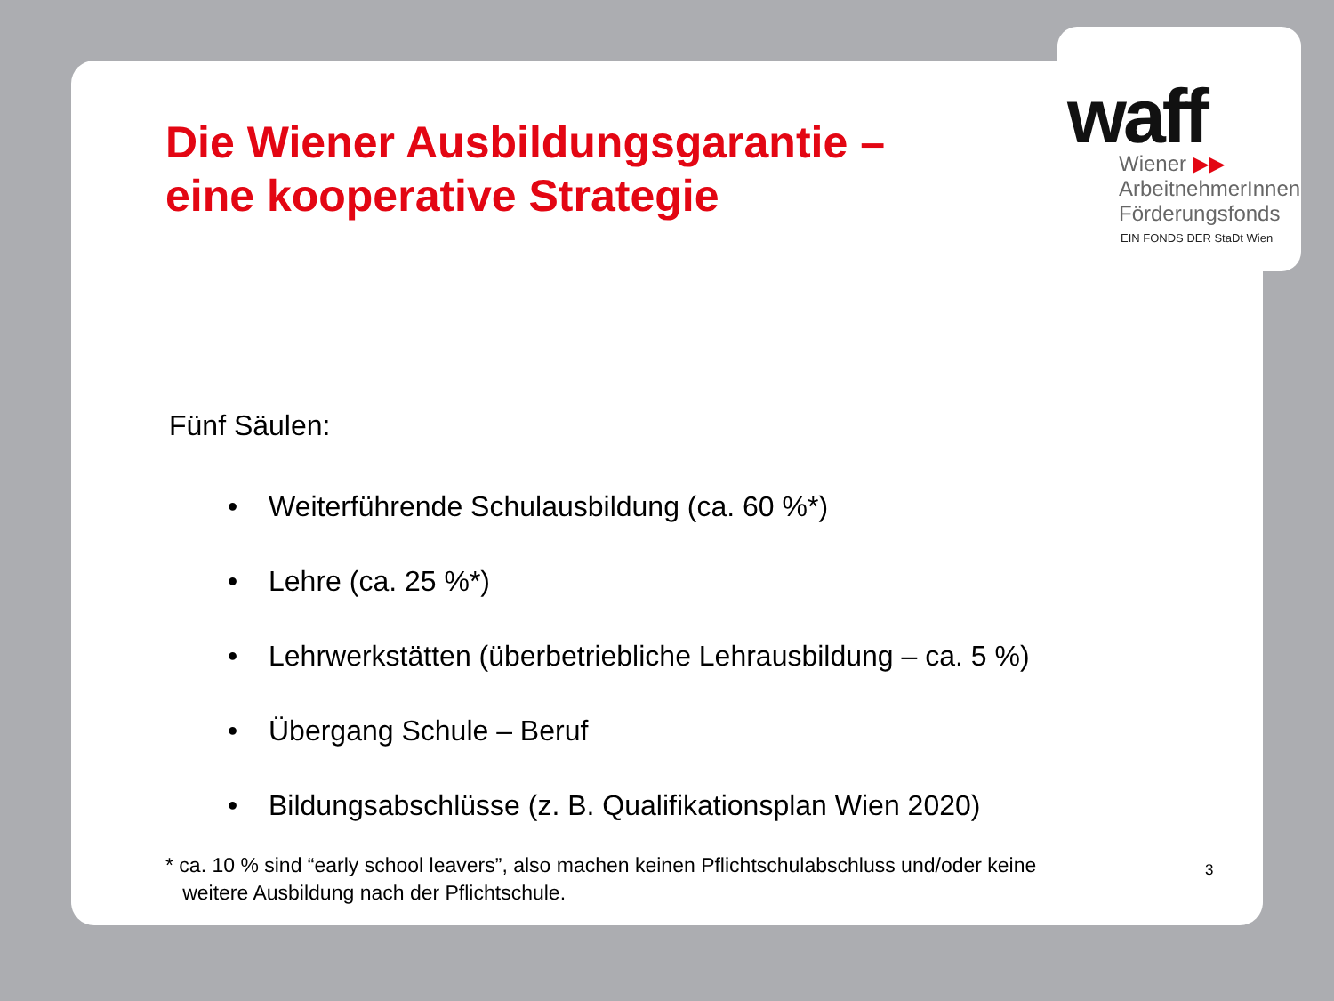Die Wiener Ausbildungsgarantie –
eine kooperative Strategie
Fünf Säulen:
• Weiterführende Schulausbildung (ca. 60 %*)
• Lehre (ca. 25 %*)
• Lehrwerkstätten (überbetriebliche Lehrausbildung – ca. 5 %)
• Übergang Schule – Beruf
• Bildungsabschlüsse (z. B. Qualifikationsplan Wien 2020)
* ca. 10 % sind “early school leavers”, also machen keinen Pflichtschulabschluss und/oder keine
weitere Ausbildung nach der Pflichtschule.
waff
Wiener ▶▶
ArbeitnehmerInnen
Förderungsfonds
EIN FONDS DER StaDt Wien
3